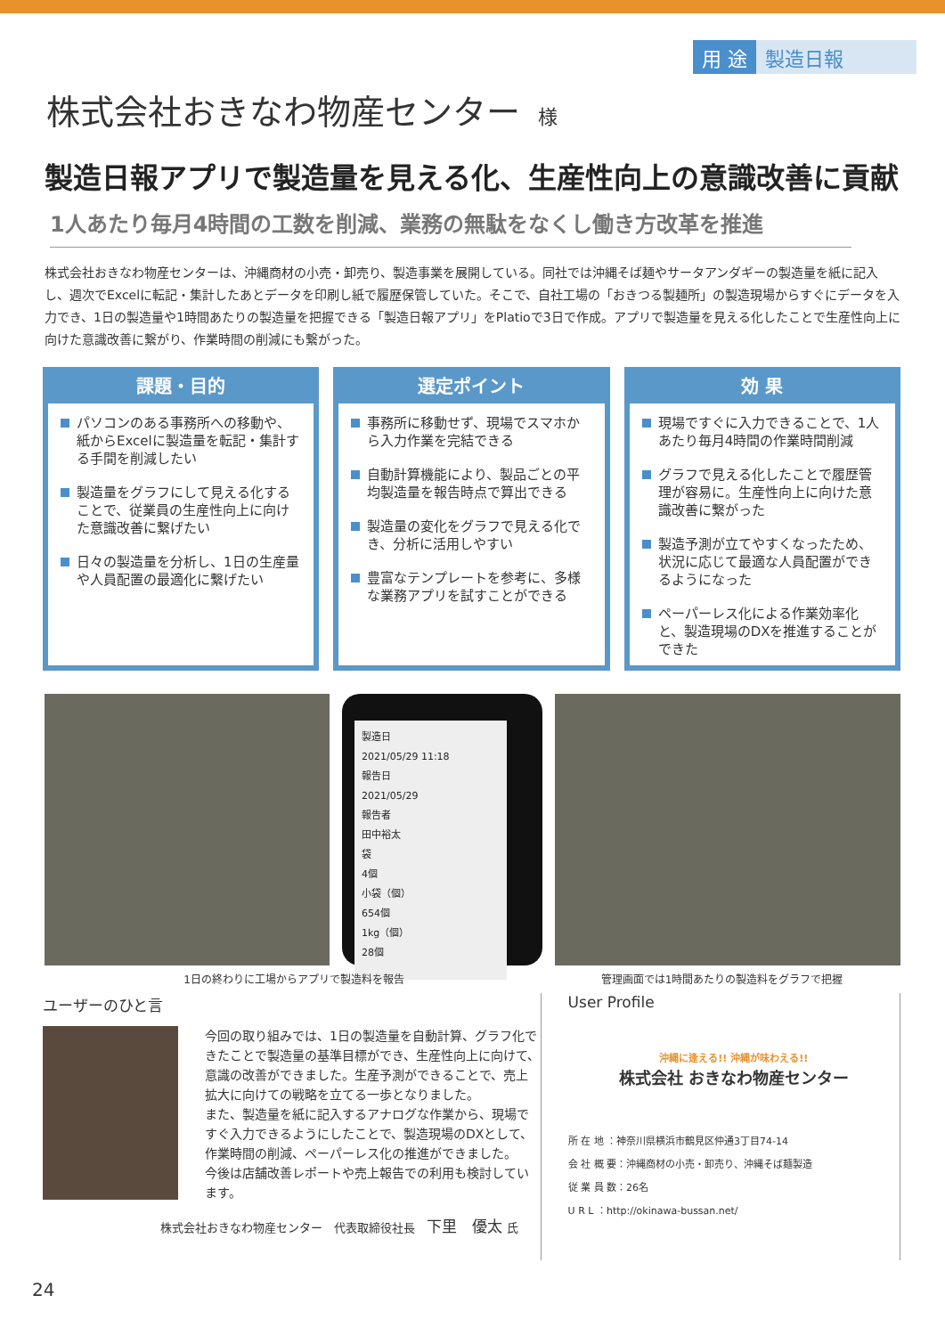用 途 製造日報
株式会社おきなわ物産センター 様
製造日報アプリで製造量を見える化、生産性向上の意識改善に貢献
1人あたり毎月4時間の工数を削減、業務の無駄をなくし働き方改革を推進
株式会社おきなわ物産センターは、沖縄商材の小売・卸売り、製造事業を展開している。同社では沖縄そば麺やサータアンダギーの製造量を紙に記入し、週次でExcelに転記・集計したあとデータを印刷し紙で履歴保管していた。そこで、自社工場の「おきつる製麺所」の製造現場からすぐにデータを入力でき、1日の製造量や1時間あたりの製造量を把握できる「製造日報アプリ」をPlatioで3日で作成。アプリで製造量を見える化したことで生産性向上に向けた意識改善に繋がり、作業時間の削減にも繋がった。
課題・目的
パソコンのある事務所への移動や、紙からExcelに製造量を転記・集計する手間を削減したい
製造量をグラフにして見える化することで、従業員の生産性向上に向けた意識改善に繋げたい
日々の製造量を分析し、1日の生産量や人員配置の最適化に繋げたい
選定ポイント
事務所に移動せず、現場でスマホから入力作業を完結できる
自動計算機能により、製品ごとの平均製造量を報告時点で算出できる
製造量の変化をグラフで見える化でき、分析に活用しやすい
豊富なテンプレートを参考に、多様な業務アプリを試すことができる
効 果
現場ですぐに入力できることで、1人あたり毎月4時間の作業時間削減
グラフで見える化したことで履歴管理が容易に。生産性向上に向けた意識改善に繋がった
製造予測が立てやすくなったため、状況に応じて最適な人員配置ができるようになった
ペーパーレス化による作業効率化と、製造現場のDXを推進することができた
製造日
2021/05/29 11:18
報告日
2021/05/29
報告者
田中裕太
袋
4個
小袋（個）
654個
1kg（個）
28個
1日の終わりに工場からアプリで製造料を報告 管理画面では1時間あたりの製造料をグラフで把握
ユーザーのひと言
今回の取り組みでは、1日の製造量を自動計算、グラフ化できたことで製造量の基準目標ができ、生産性向上に向けて、意識の改善ができました。生産予測ができることで、売上拡大に向けての戦略を立てる一歩となりました。
また、製造量を紙に記入するアナログな作業から、現場ですぐ入力できるようにしたことで、製造現場のDXとして、作業時間の削減、ペーパーレス化の推進ができました。
今後は店舗改善レポートや売上報告での利用も検討しています。
株式会社おきなわ物産センター　代表取締役社長　下里　優太 氏
User Profile
沖縄に逢える!! 沖縄が味わえる!!
株式会社 おきなわ物産センター
所 在 地 ：神奈川県横浜市鶴見区仲通3丁目74-14
会 社 概 要：沖縄商材の小売・卸売り、沖縄そば麺製造
従 業 員 数：26名
U R L ：http://okinawa-bussan.net/
24